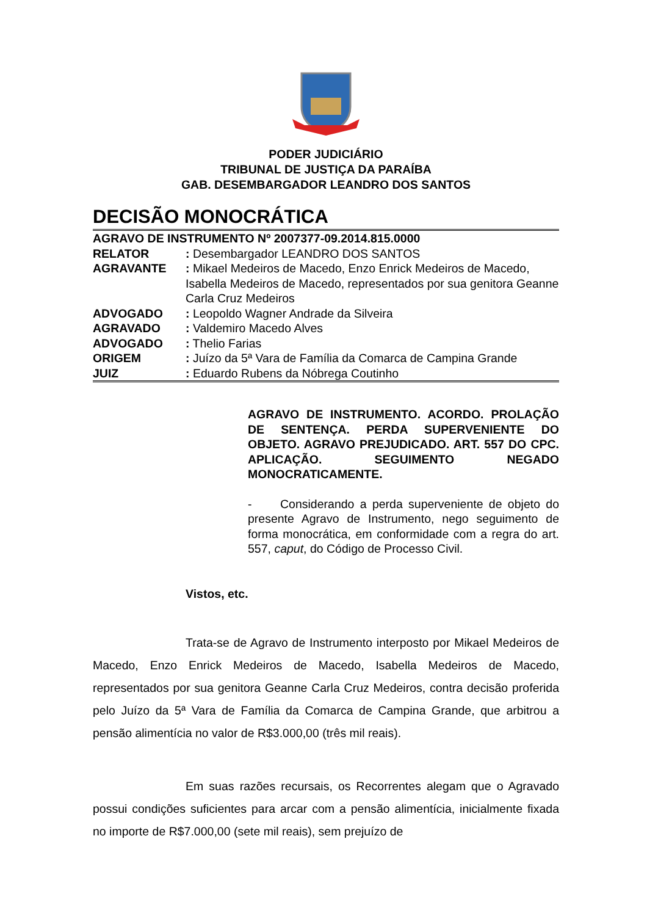PODER JUDICIÁRIO
TRIBUNAL DE JUSTIÇA DA PARAÍBA
GAB. DESEMBARGADOR LEANDRO DOS SANTOS
DECISÃO MONOCRÁTICA
| AGRAVO DE INSTRUMENTO Nº 2007377-09.2014.815.0000 | |
| RELATOR | : Desembargador LEANDRO DOS SANTOS |
| AGRAVANTE | : Mikael Medeiros de Macedo, Enzo Enrick Medeiros de Macedo, Isabella Medeiros de Macedo, representados por sua genitora Geanne Carla Cruz Medeiros |
| ADVOGADO | : Leopoldo Wagner Andrade da Silveira |
| AGRAVADO | : Valdemiro Macedo Alves |
| ADVOGADO | : Thelio Farias |
| ORIGEM | : Juízo da 5ª Vara de Família da Comarca de Campina Grande |
| JUIZ | : Eduardo Rubens da Nóbrega Coutinho |
AGRAVO DE INSTRUMENTO. ACORDO. PROLAÇÃO DE SENTENÇA. PERDA SUPERVENIENTE DO OBJETO. AGRAVO PREJUDICADO. ART. 557 DO CPC. APLICAÇÃO. SEGUIMENTO NEGADO MONOCRATICAMENTE.
- Considerando a perda superveniente de objeto do presente Agravo de Instrumento, nego seguimento de forma monocrática, em conformidade com a regra do art. 557, caput, do Código de Processo Civil.
Vistos, etc.
Trata-se de Agravo de Instrumento interposto por Mikael Medeiros de Macedo, Enzo Enrick Medeiros de Macedo, Isabella Medeiros de Macedo, representados por sua genitora Geanne Carla Cruz Medeiros, contra decisão proferida pelo Juízo da 5ª Vara de Família da Comarca de Campina Grande, que arbitrou a pensão alimentícia no valor de R$3.000,00 (três mil reais).
Em suas razões recursais, os Recorrentes alegam que o Agravado possui condições suficientes para arcar com a pensão alimentícia, inicialmente fixada no importe de R$7.000,00 (sete mil reais), sem prejuízo de